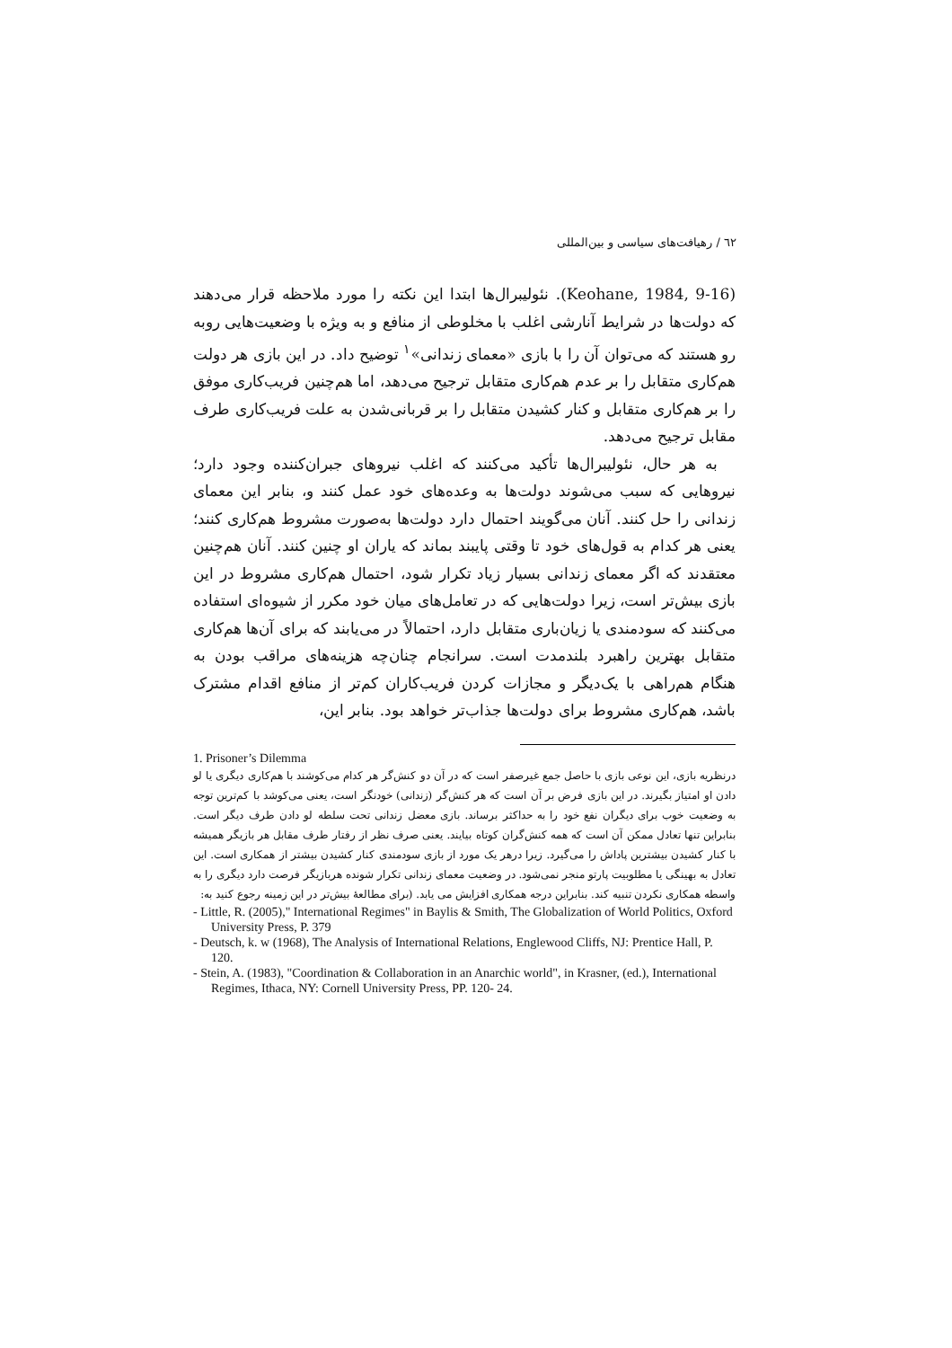٦٢ / رهیافت‌های سیاسی و بین‌المللی
(Keohane, 1984, 9-16). نئولیبرال‌ها ابتدا این نکته را مورد ملاحظه قرار می‌دهند که دولت‌ها در شرایط آنارشی اغلب با مخلوطی از منافع و به ویژه با وضعیت‌هایی روبه رو هستند که می‌توان آن را با بازی «معمای زندانی»<sup>١</sup> توضیح داد. در این بازی هر دولت هم‌کاری متقابل را بر عدم هم‌کاری متقابل ترجیح می‌دهد، اما هم‌چنین فریب‌کاری موفق را بر هم‌کاری متقابل و کنار کشیدن متقابل را بر قربانی‌شدن به علت فریب‌کاری طرف مقابل ترجیح می‌دهد.
به هر حال، نئولیبرال‌ها تأکید می‌کنند که اغلب نیروهای جبران‌کننده وجود دارد؛ نیروهایی که سبب می‌شوند دولت‌ها به وعده‌های خود عمل کنند و، بنابر این معمای زندانی را حل کنند. آنان می‌گویند احتمال دارد دولت‌ها به‌صورت مشروط هم‌کاری کنند؛ یعنی هر کدام به قول‌های خود تا وقتی پایبند بماند که یاران او چنین کنند. آنان هم‌چنین معتقدند که اگر معمای زندانی بسیار زیاد تکرار شود، احتمال هم‌کاری مشروط در این بازی بیش‌تر است، زیرا دولت‌هایی که در تعامل‌های میان خود مکرر از شیوه‌ای استفاده می‌کنند که سودمندی یا زیان‌باری متقابل دارد، احتمالاً در می‌یابند که برای آن‌ها هم‌کاری متقابل بهترین راهبرد بلندمدت است. سرانجام چنان‌چه هزینه‌های مراقب بودن به هنگام هم‌راهی با یک‌دیگر و مجازات کردن فریب‌کاران کم‌تر از منافع اقدام مشترک باشد، هم‌کاری مشروط برای دولت‌ها جذاب‌تر خواهد بود. بنابر این،
1. Prisoner’s Dilemma
درنظریه بازی، این نوعی بازی با حاصل جمع غیرصفر است که در آن دو کنش‌گر هر کدام می‌کوشند با هم‌کاری دیگری یا لو دادن او امتیاز بگیرند. در این بازی فرض بر آن است که هر کنش‌گر (زندانی) خودنگر است، یعنی می‌کوشد با کم‌ترین توجه به وضعیت خوب برای دیگران نفع خود را به حداکثر برساند. بازی معضل زندانی تحت سلطه لو دادن طرف دیگر است. بنابراین تنها تعادل ممکن آن است که همه کنش‌گران کوتاه بیایند. یعنی صرف نظر از رفتار طرف مقابل هر بازیگر همیشه با کنار کشیدن بیشترین پاداش را می‌گیرد. زیرا درهر یک مورد از بازی سودمندی کنار کشیدن بیشتر از همکاری است. این تعادل به بهینگی یا مطلوبیت پارتو منجر نمی‌شود. در وضعیت معمای زندانی تکرار شونده هربازیگر فرصت دارد دیگری را به واسطه همکاری نکردن تنبیه کند. بنابراین درجه همکاری افزایش می یابد. (برای مطالعهٔ بیش‌تر در این زمینه رجوع کنید به:
- Little, R. (2005)," International Regimes" in Baylis & Smith, The Globalization of World Politics, Oxford University Press, P. 379
- Deutsch, k. w (1968), The Analysis of International Relations, Englewood Cliffs, NJ: Prentice Hall, P. 120.
- Stein, A. (1983), "Coordination & Collaboration in an Anarchic world", in Krasner, (ed.), International Regimes, Ithaca, NY: Cornell University Press, PP. 120- 24.